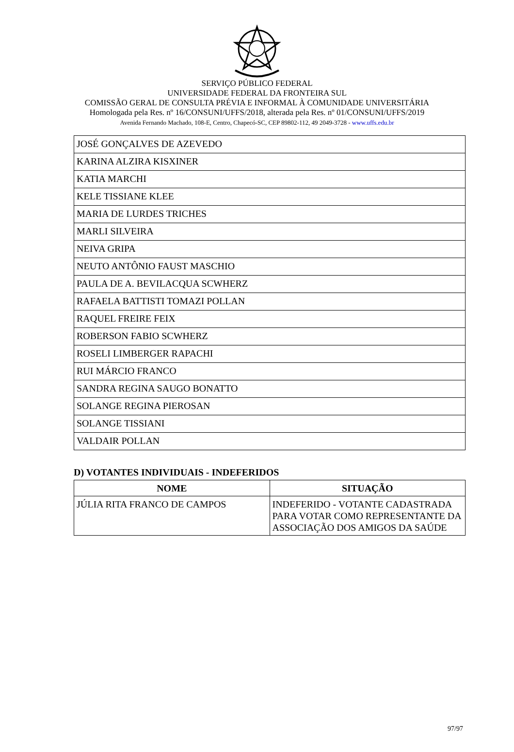SERVIÇO PÚBLICO FEDERAL
UNIVERSIDADE FEDERAL DA FRONTEIRA SUL
COMISSÃO GERAL DE CONSULTA PRÉVIA E INFORMAL À COMUNIDADE UNIVERSITÁRIA
Homologada pela Res. nº 16/CONSUNI/UFFS/2018, alterada pela Res. nº 01/CONSUNI/UFFS/2019
Avenida Fernando Machado, 108-E, Centro, Chapecó-SC, CEP 89802-112, 49 2049-3728 - www.uffs.edu.br
| JOSÉ GONÇALVES DE AZEVEDO |
| KARINA ALZIRA KISXINER |
| KATIA MARCHI |
| KELE TISSIANE KLEE |
| MARIA DE LURDES TRICHES |
| MARLI SILVEIRA |
| NEIVA GRIPA |
| NEUTO ANTÔNIO FAUST MASCHIO |
| PAULA DE A. BEVILACQUA SCWHERZ |
| RAFAELA BATTISTI TOMAZI POLLAN |
| RAQUEL FREIRE FEIX |
| ROBERSON FABIO SCWHERZ |
| ROSELI LIMBERGER RAPACHI |
| RUI MÁRCIO FRANCO |
| SANDRA REGINA SAUGO BONATTO |
| SOLANGE REGINA PIEROSAN |
| SOLANGE TISSIANI |
| VALDAIR POLLAN |
D) VOTANTES INDIVIDUAIS - INDEFERIDOS
| NOME | SITUAÇÃO |
| --- | --- |
| JÚLIA RITA FRANCO DE CAMPOS | INDEFERIDO - VOTANTE CADASTRADA PARA VOTAR COMO REPRESENTANTE DA ASSOCIAÇÃO DOS AMIGOS DA SAÚDE |
97/97